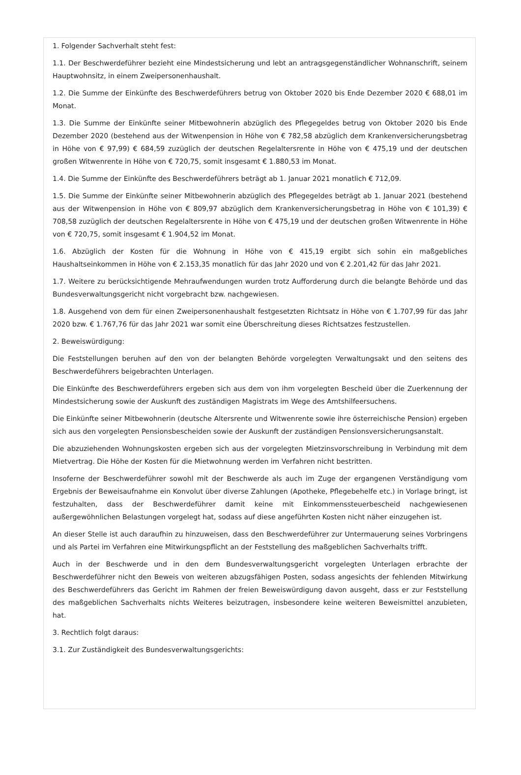1. Folgender Sachverhalt steht fest:
1.1. Der Beschwerdeführer bezieht eine Mindestsicherung und lebt an antragsgegenständlicher Wohnanschrift, seinem Hauptwohnsitz, in einem Zweipersonenhaushalt.
1.2. Die Summe der Einkünfte des Beschwerdeführers betrug von Oktober 2020 bis Ende Dezember 2020 € 688,01 im Monat.
1.3. Die Summe der Einkünfte seiner Mitbewohnerin abzüglich des Pflegegeldes betrug von Oktober 2020 bis Ende Dezember 2020 (bestehend aus der Witwenpension in Höhe von € 782,58 abzüglich dem Krankenversicherungsbetrag in Höhe von € 97,99) € 684,59 zuzüglich der deutschen Regelaltersrente in Höhe von € 475,19 und der deutschen großen Witwenrente in Höhe von € 720,75, somit insgesamt € 1.880,53 im Monat.
1.4. Die Summe der Einkünfte des Beschwerdeführers beträgt ab 1. Januar 2021 monatlich € 712,09.
1.5. Die Summe der Einkünfte seiner Mitbewohnerin abzüglich des Pflegegeldes beträgt ab 1. Januar 2021 (bestehend aus der Witwenpension in Höhe von € 809,97 abzüglich dem Krankenversicherungsbetrag in Höhe von € 101,39) € 708,58 zuzüglich der deutschen Regelaltersrente in Höhe von € 475,19 und der deutschen großen Witwenrente in Höhe von € 720,75, somit insgesamt € 1.904,52 im Monat.
1.6. Abzüglich der Kosten für die Wohnung in Höhe von € 415,19 ergibt sich sohin ein maßgebliches Haushaltseinkommen in Höhe von € 2.153,35 monatlich für das Jahr 2020 und von € 2.201,42 für das Jahr 2021.
1.7. Weitere zu berücksichtigende Mehraufwendungen wurden trotz Aufforderung durch die belangte Behörde und das Bundesverwaltungsgericht nicht vorgebracht bzw. nachgewiesen.
1.8. Ausgehend von dem für einen Zweipersonenhaushalt festgesetzten Richtsatz in Höhe von € 1.707,99 für das Jahr 2020 bzw. € 1.767,76 für das Jahr 2021 war somit eine Überschreitung dieses Richtsatzes festzustellen.
2. Beweiswürdigung:
Die Feststellungen beruhen auf den von der belangten Behörde vorgelegten Verwaltungsakt und den seitens des Beschwerdeführers beigebrachten Unterlagen.
Die Einkünfte des Beschwerdeführers ergeben sich aus dem von ihm vorgelegten Bescheid über die Zuerkennung der Mindestsicherung sowie der Auskunft des zuständigen Magistrats im Wege des Amtshilfeersuchens.
Die Einkünfte seiner Mitbewohnerin (deutsche Altersrente und Witwenrente sowie ihre österreichische Pension) ergeben sich aus den vorgelegten Pensionsbescheiden sowie der Auskunft der zuständigen Pensionsversicherungsanstalt.
Die abzuziehenden Wohnungskosten ergeben sich aus der vorgelegten Mietzinsvorschreibung in Verbindung mit dem Mietvertrag. Die Höhe der Kosten für die Mietwohnung werden im Verfahren nicht bestritten.
Insoferne der Beschwerdeführer sowohl mit der Beschwerde als auch im Zuge der ergangenen Verständigung vom Ergebnis der Beweisaufnahme ein Konvolut über diverse Zahlungen (Apotheke, Pflegebehelfe etc.) in Vorlage bringt, ist festzuhalten, dass der Beschwerdeführer damit keine mit Einkommenssteuerbescheid nachgewiesenen außergewöhnlichen Belastungen vorgelegt hat, sodass auf diese angeführten Kosten nicht näher einzugehen ist.
An dieser Stelle ist auch daraufhin zu hinzuweisen, dass den Beschwerdeführer zur Untermauerung seines Vorbringens und als Partei im Verfahren eine Mitwirkungspflicht an der Feststellung des maßgeblichen Sachverhalts trifft.
Auch in der Beschwerde und in den dem Bundesverwaltungsgericht vorgelegten Unterlagen erbrachte der Beschwerdeführer nicht den Beweis von weiteren abzugsfähigen Posten, sodass angesichts der fehlenden Mitwirkung des Beschwerdeführers das Gericht im Rahmen der freien Beweiswürdigung davon ausgeht, dass er zur Feststellung des maßgeblichen Sachverhalts nichts Weiteres beizutragen, insbesondere keine weiteren Beweismittel anzubieten, hat.
3. Rechtlich folgt daraus:
3.1. Zur Zuständigkeit des Bundesverwaltungsgerichts: